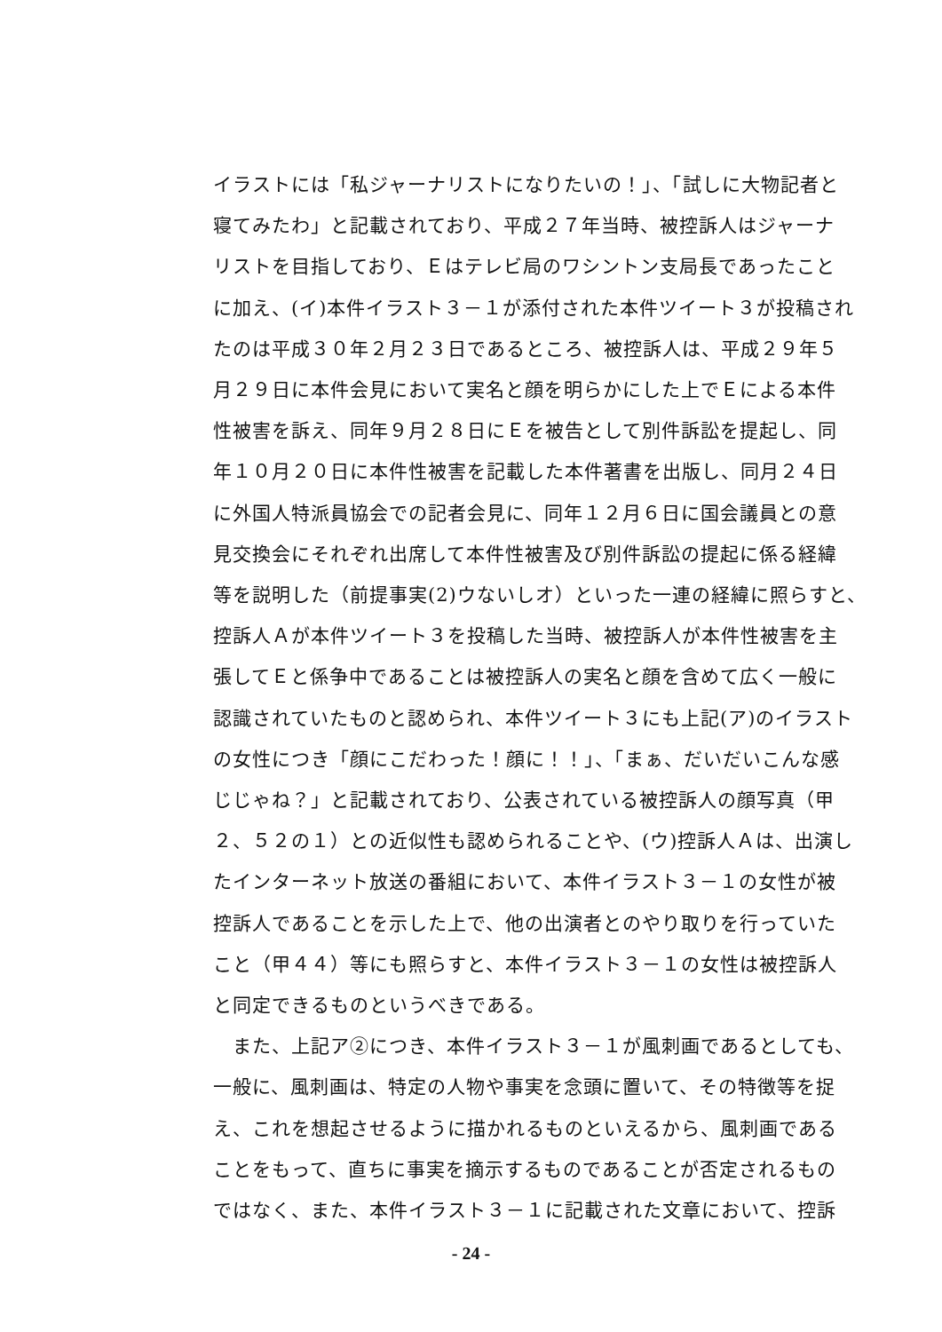イラストには「私ジャーナリストになりたいの！」、「試しに大物記者と
寝てみたわ」と記載されており、平成２７年当時、被控訴人はジャーナ
リストを目指しており、Ｅはテレビ局のワシントン支局長であったこと
に加え、(イ)本件イラスト３－１が添付された本件ツイート３が投稿され
たのは平成３０年２月２３日であるところ、被控訴人は、平成２９年５
月２９日に本件会見において実名と顔を明らかにした上でＥによる本件
性被害を訴え、同年９月２８日にＥを被告として別件訴訟を提起し、同
年１０月２０日に本件性被害を記載した本件著書を出版し、同月２４日
に外国人特派員協会での記者会見に、同年１２月６日に国会議員との意
見交換会にそれぞれ出席して本件性被害及び別件訴訟の提起に係る経緯
等を説明した（前提事実(2)ウないしオ）といった一連の経緯に照らすと、
控訴人Ａが本件ツイート３を投稿した当時、被控訴人が本件性被害を主
張してＥと係争中であることは被控訴人の実名と顔を含めて広く一般に
認識されていたものと認められ、本件ツイート３にも上記(ア)のイラスト
の女性につき「顔にこだわった！顔に！！」、「まぁ、だいだいこんな感
じじゃね？」と記載されており、公表されている被控訴人の顔写真（甲
２、５２の１）との近似性も認められることや、(ウ)控訴人Ａは、出演し
たインターネット放送の番組において、本件イラスト３－１の女性が被
控訴人であることを示した上で、他の出演者とのやり取りを行っていた
こと（甲４４）等にも照らすと、本件イラスト３－１の女性は被控訴人
と同定できるものというべきである。
　また、上記ア②につき、本件イラスト３－１が風刺画であるとしても、
一般に、風刺画は、特定の人物や事実を念頭に置いて、その特徴等を捉
え、これを想起させるように描かれるものといえるから、風刺画である
ことをもって、直ちに事実を摘示するものであることが否定されるもの
ではなく、また、本件イラスト３－１に記載された文章において、控訴
- 24 -